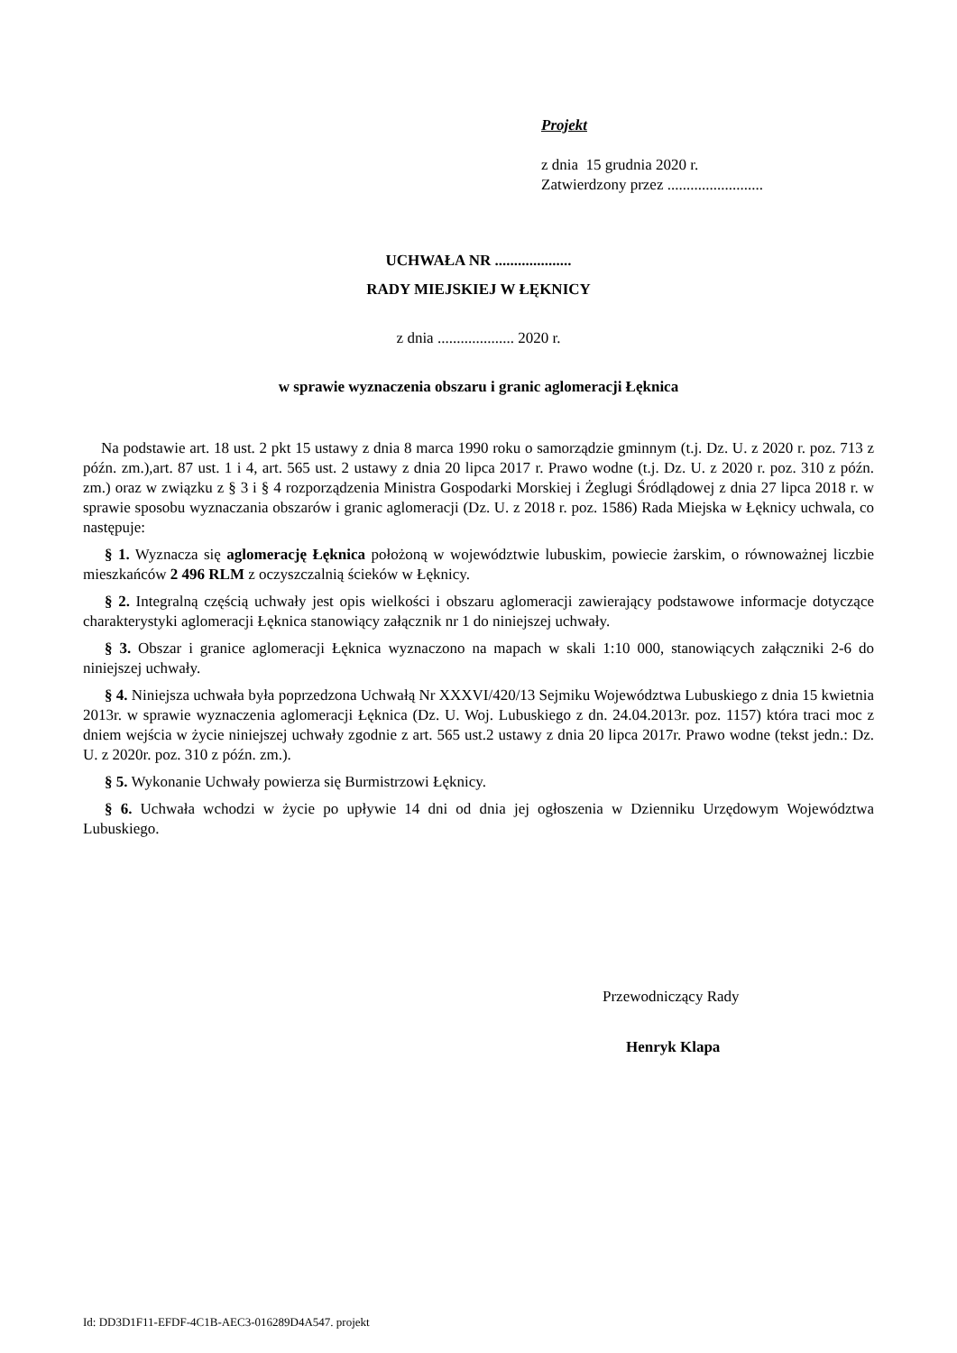Projekt
z dnia 15 grudnia 2020 r.
Zatwierdzony przez .........................
UCHWAŁA NR ....................
RADY MIEJSKIEJ W ŁĘKNICY
z dnia .................... 2020 r.
w sprawie wyznaczenia obszaru i granic aglomeracji Łęknica
Na podstawie art. 18 ust. 2 pkt 15 ustawy z dnia 8 marca 1990 roku o samorządzie gminnym (t.j. Dz. U. z 2020 r. poz. 713 z późn. zm.),art. 87 ust. 1 i 4, art. 565 ust. 2 ustawy z dnia 20 lipca 2017 r. Prawo wodne (t.j. Dz. U. z 2020 r. poz. 310 z późn. zm.) oraz w związku z § 3 i § 4 rozporządzenia Ministra Gospodarki Morskiej i Żeglugi Śródlądowej z dnia 27 lipca 2018 r. w sprawie sposobu wyznaczania obszarów i granic aglomeracji (Dz. U. z 2018 r. poz. 1586) Rada Miejska w Łęknicy uchwala, co następuje:
§ 1. Wyznacza się aglomerację Łęknica położoną w województwie lubuskim, powiecie żarskim, o równoważnej liczbie mieszkańców 2 496 RLM z oczyszczalnią ścieków w Łęknicy.
§ 2. Integralną częścią uchwały jest opis wielkości i obszaru aglomeracji zawierający podstawowe informacje dotyczące charakterystyki aglomeracji Łęknica stanowiący załącznik nr 1 do niniejszej uchwały.
§ 3. Obszar i granice aglomeracji Łęknica wyznaczono na mapach w skali 1:10 000, stanowiących załączniki 2-6 do niniejszej uchwały.
§ 4. Niniejsza uchwała była poprzedzona Uchwałą Nr XXXVI/420/13 Sejmiku Województwa Lubuskiego z dnia 15 kwietnia 2013r. w sprawie wyznaczenia aglomeracji Łęknica (Dz. U. Woj. Lubuskiego z dn. 24.04.2013r. poz. 1157) która traci moc z dniem wejścia w życie niniejszej uchwały zgodnie z art. 565 ust.2 ustawy z dnia 20 lipca 2017r. Prawo wodne (tekst jedn.: Dz. U. z 2020r. poz. 310 z późn. zm.).
§ 5. Wykonanie Uchwały powierza się Burmistrzowi Łęknicy.
§ 6. Uchwała wchodzi w życie po upływie 14 dni od dnia jej ogłoszenia w Dzienniku Urzędowym Województwa Lubuskiego.
Przewodniczący Rady
Henryk Klapa
Id: DD3D1F11-EFDF-4C1B-AEC3-016289D4A547. projekt